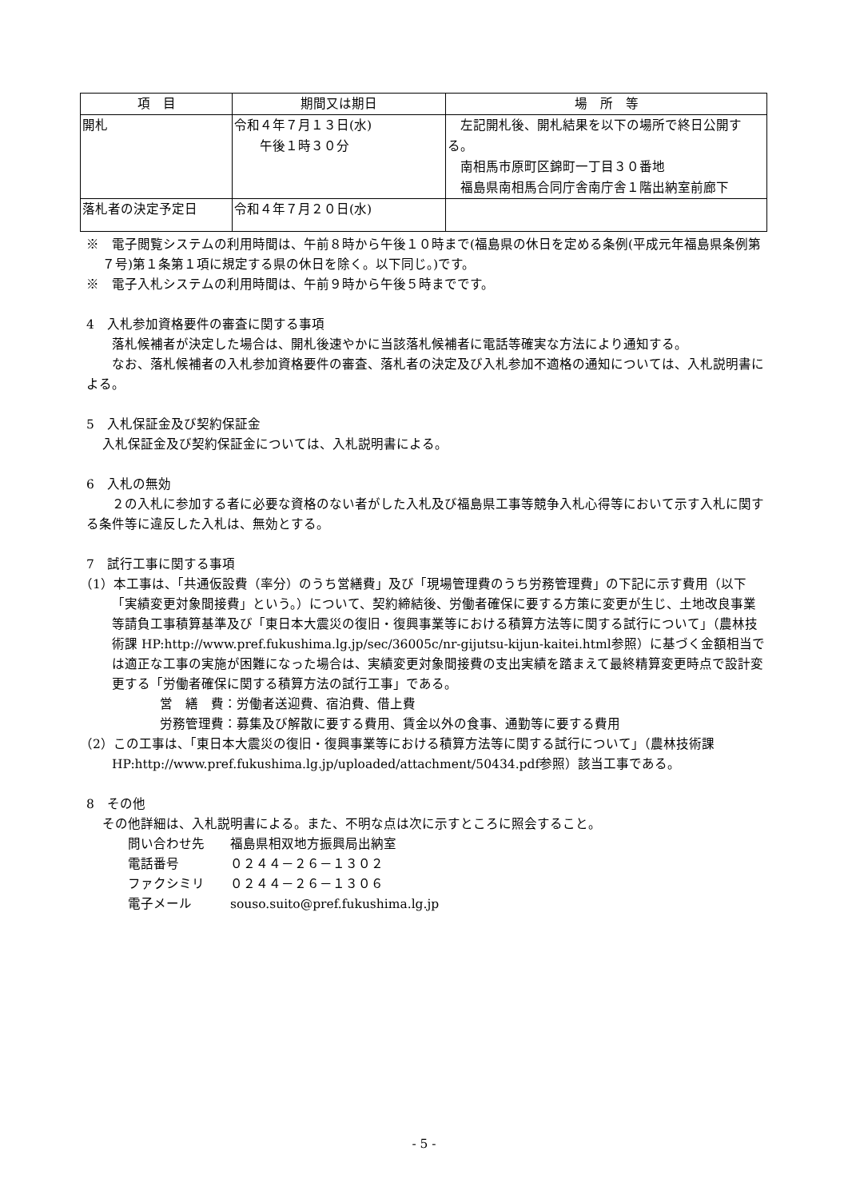| 項 目 | 期間又は期日 | 場 所 等 |
| --- | --- | --- |
| 開札 | 令和４年７月１３日(水) 午後１時３０分 | 左記開札後、開札結果を以下の場所で終日公開する。 南相馬市原町区錦町一丁目３０番地 福島県南相馬合同庁舎南庁舎１階出納室前廊下 |
| 落札者の決定予定日 | 令和４年７月２０日(水) | |
※　電子閲覧システムの利用時間は、午前８時から午後１０時まで(福島県の休日を定める条例(平成元年福島県条例第７号)第１条第１項に規定する県の休日を除く。以下同じ。)です。
※　電子入札システムの利用時間は、午前９時から午後５時までです。
4　入札参加資格要件の審査に関する事項
　　落札候補者が決定した場合は、開札後速やかに当該落札候補者に電話等確実な方法により通知する。
　　なお、落札候補者の入札参加資格要件の審査、落札者の決定及び入札参加不適格の通知については、入札説明書による。
5　入札保証金及び契約保証金
入札保証金及び契約保証金については、入札説明書による。
6　入札の無効
　　２の入札に参加する者に必要な資格のない者がした入札及び福島県工事等競争入札心得等において示す入札に関する条件等に違反した入札は、無効とする。
7　試行工事に関する事項
（1）本工事は、「共通仮設費（率分）のうち営繕費」及び「現場管理費のうち労務管理費」の下記に示す費用（以下「実績変更対象間接費」という。）について、契約締結後、労働者確保に要する方策に変更が生じ、土地改良事業等請負工事積算基準及び「東日本大震災の復旧・復興事業等における積算方法等に関する試行について」（農林技術課 HP:http://www.pref.fukushima.lg.jp/sec/36005c/nr-gijutsu-kijun-kaitei.html参照）に基づく金額相当では適正な工事の実施が困難になった場合は、実績変更対象間接費の支出実績を踏まえて最終精算変更時点で設計変更する「労働者確保に関する積算方法の試行工事」である。
営　繕　費：労働者送迎費、宿泊費、借上費
労務管理費：募集及び解散に要する費用、賃金以外の食事、通勤等に要する費用
（2）この工事は、「東日本大震災の復旧・復興事業等における積算方法等に関する試行について」（農林技術課HP:http://www.pref.fukushima.lg.jp/uploaded/attachment/50434.pdf参照）該当工事である。
8　その他
その他詳細は、入札説明書による。また、不明な点は次に示すところに照会すること。
問い合わせ先　　福島県相双地方振興局出納室
電話番号　　　　０２４４－２６－１３０２
ファクシミリ　　０２４４－２６－１３０６
電子メール　　　souso.suito@pref.fukushima.lg.jp
- 5 -